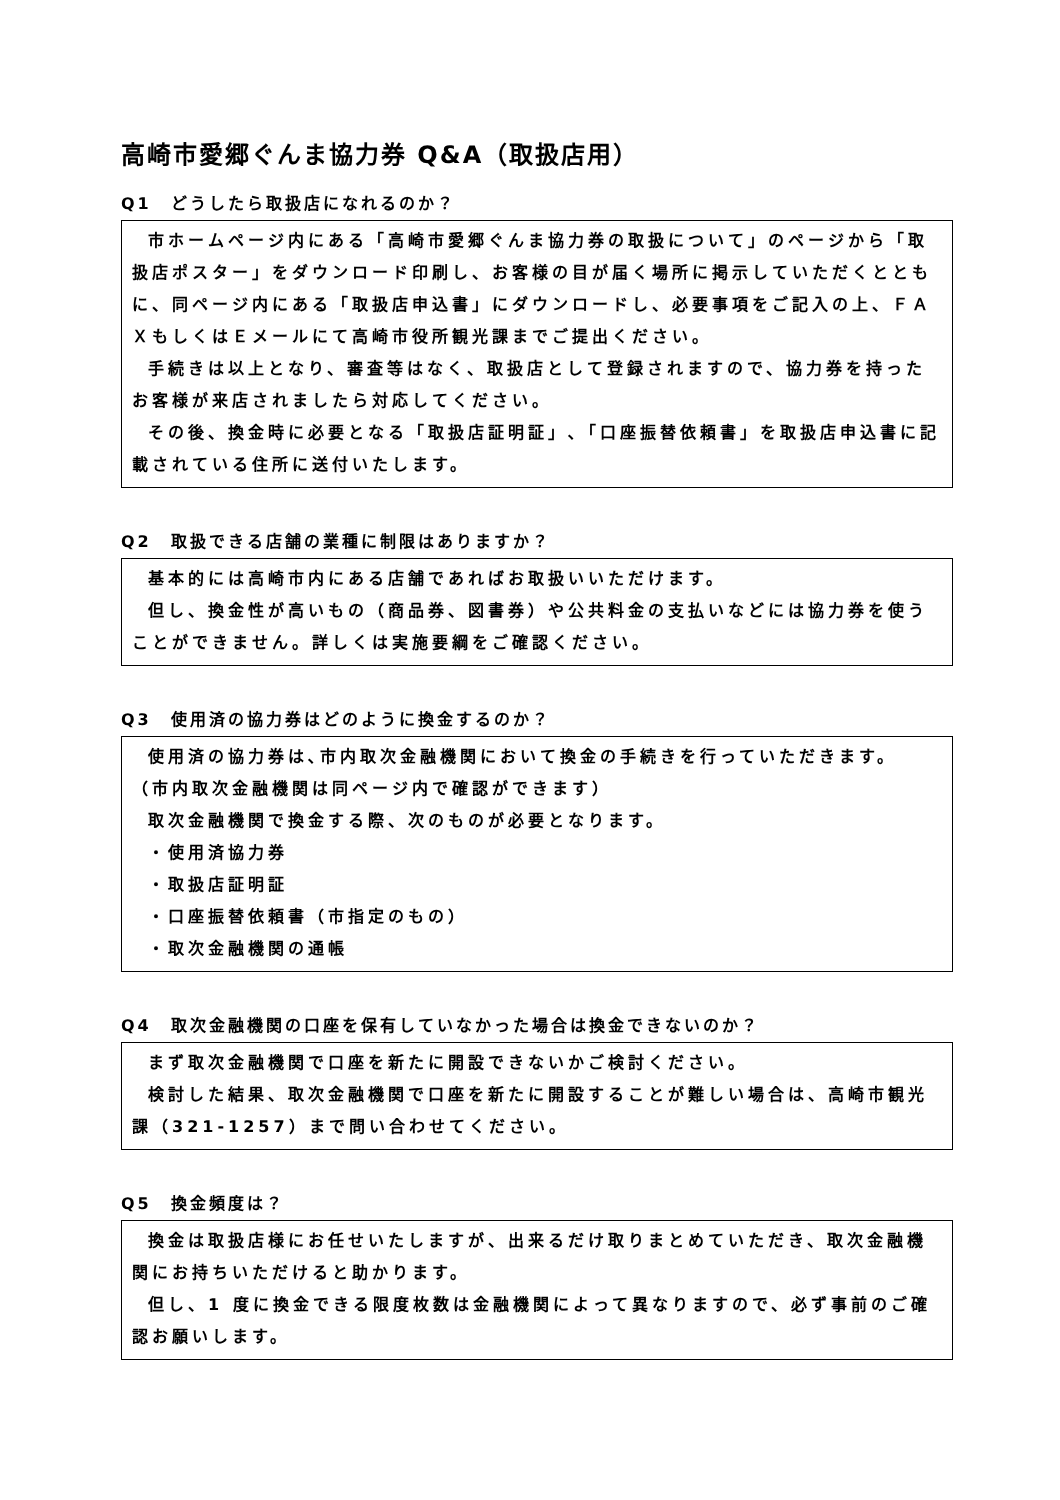高崎市愛郷ぐんま協力券 Q&A（取扱店用）
Q1　どうしたら取扱店になれるのか？
市ホームページ内にある「高崎市愛郷ぐんま協力券の取扱について」のページから「取扱店ポスター」をダウンロード印刷し、お客様の目が届く場所に掲示していただくとともに、同ページ内にある「取扱店申込書」にダウンロードし、必要事項をご記入の上、ＦＡＸもしくはＥメールにて高崎市役所観光課までご提出ください。
手続きは以上となり、審査等はなく、取扱店として登録されますので、協力券を持ったお客様が来店されましたら対応してください。
その後、換金時に必要となる「取扱店証明証」､「口座振替依頼書」を取扱店申込書に記載されている住所に送付いたします。
Q2　取扱できる店舗の業種に制限はありますか？
基本的には高崎市内にある店舗であればお取扱いいただけます。
但し、換金性が高いもの（商品券、図書券）や公共料金の支払いなどには協力券を使うことができません。詳しくは実施要綱をご確認ください。
Q3　使用済の協力券はどのように換金するのか？
使用済の協力券は､市内取次金融機関において換金の手続きを行っていただきます。
（市内取次金融機関は同ページ内で確認ができます）
取次金融機関で換金する際、次のものが必要となります。
・使用済協力券
・取扱店証明証
・口座振替依頼書（市指定のもの）
・取次金融機関の通帳
Q4　取次金融機関の口座を保有していなかった場合は換金できないのか？
まず取次金融機関で口座を新たに開設できないかご検討ください。
検討した結果、取次金融機関で口座を新たに開設することが難しい場合は、高崎市観光課（321-1257）まで問い合わせてください。
Q5　換金頻度は？
換金は取扱店様にお任せいたしますが、出来るだけ取りまとめていただき、取次金融機関にお持ちいただけると助かります。
但し、1 度に換金できる限度枚数は金融機関によって異なりますので、必ず事前のご確認お願いします。